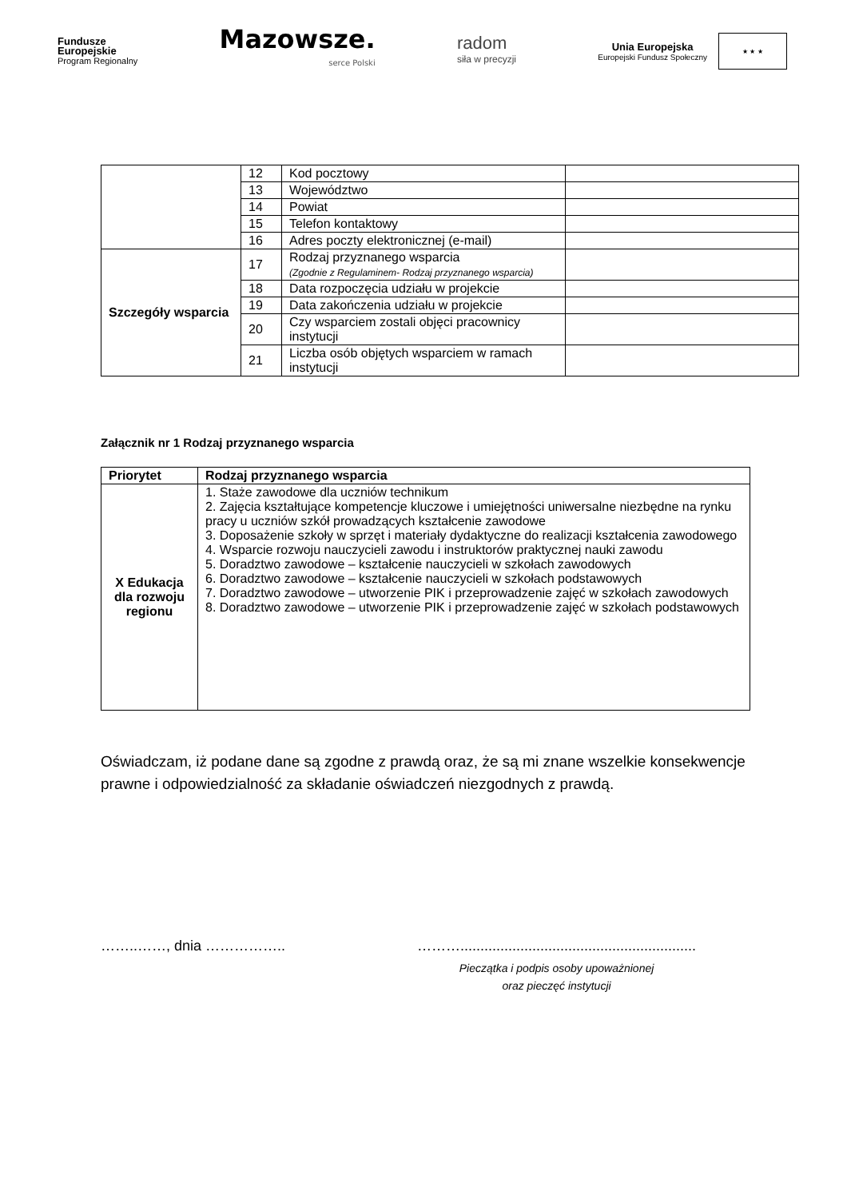Fundusze
Europejskie
Program Regionalny
Mazowsze.
serce Polski
radom
siła w precyzji
Unia Europejska
Europejski Fundusz Społeczny
★ ★ ★
| | 12 | Kod pocztowy | |
| | 13 | Województwo | |
| | 14 | Powiat | |
| | 15 | Telefon kontaktowy | |
| | 16 | Adres poczty elektronicznej (e-mail) | |
| Szczegóły wsparcia | 17 | Rodzaj przyznanego wsparcia (Zgodnie z Regulaminem- Rodzaj przyznanego wsparcia) | |
| | 18 | Data rozpoczęcia udziału w projekcie | |
| | 19 | Data zakończenia udziału w projekcie | |
| | 20 | Czy wsparciem zostali objęci pracownicy instytucji | |
| | 21 | Liczba osób objętych wsparciem w ramach instytucji | |
Załącznik nr 1 Rodzaj przyznanego wsparcia
| Priorytet | Rodzaj przyznanego wsparcia |
| --- | --- |
| X Edukacja dla rozwoju regionu | 1. Staże zawodowe dla uczniów technikum 2. Zajęcia kształtujące kompetencje kluczowe i umiejętności uniwersalne niezbędne na rynku pracy u uczniów szkół prowadzących kształcenie zawodowe 3. Doposażenie szkoły w sprzęt i materiały dydaktyczne do realizacji kształcenia zawodowego 4. Wsparcie rozwoju nauczycieli zawodu i instruktorów praktycznej nauki zawodu 5. Doradztwo zawodowe – kształcenie nauczycieli w szkołach zawodowych 6. Doradztwo zawodowe – kształcenie nauczycieli w szkołach podstawowych 7. Doradztwo zawodowe – utworzenie PIK i przeprowadzenie zajęć w szkołach zawodowych 8. Doradztwo zawodowe – utworzenie PIK i przeprowadzenie zajęć w szkołach podstawowych |
Oświadczam, iż podane dane są zgodne z prawdą oraz, że są mi znane wszelkie konsekwencje prawne i odpowiedzialność za składanie oświadczeń niezgodnych z prawdą.
……..……, dnia …………….. ………...........................................................
Pieczątka i podpis osoby upoważnionej
oraz pieczęć instytucji